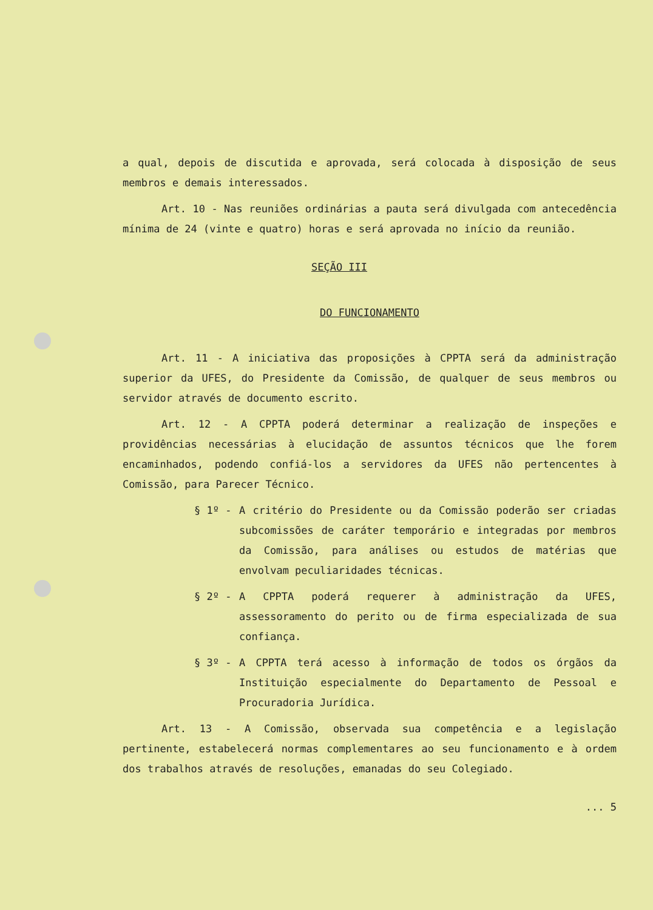a qual, depois de discutida e aprovada, será colocada à disposição de seus membros e demais interessados.
Art. 10 - Nas reuniões ordinárias a pauta será divulgada com antecedência mínima de 24 (vinte e quatro) horas e será aprovada no início da reunião.
SEÇÃO III
DO FUNCIONAMENTO
Art. 11 - A iniciativa das proposições à CPPTA será da administração superior da UFES, do Presidente da Comissão, de qualquer de seus membros ou servidor através de documento escrito.
Art. 12 - A CPPTA poderá determinar a realização de inspeções e providências necessárias à elucidação de assuntos técnicos que lhe forem encaminhados, podendo confiá-los a servidores da UFES não pertencentes à Comissão, para Parecer Técnico.
§ 1º - A critério do Presidente ou da Comissão poderão ser criadas subcomissões de caráter temporário e integradas por membros da Comissão, para análises ou estudos de matérias que envolvam peculiaridades técnicas.
§ 2º - A CPPTA poderá requerer à administração da UFES, assessoramento do perito ou de firma especializada de sua confiança.
§ 3º - A CPPTA terá acesso à informação de todos os órgãos da Instituição especialmente do Departamento de Pessoal e Procuradoria Jurídica.
Art. 13 - A Comissão, observada sua competência e a legislação pertinente, estabelecerá normas complementares ao seu funcionamento e à ordem dos trabalhos através de resoluções, emanadas do seu Colegiado.
... 5